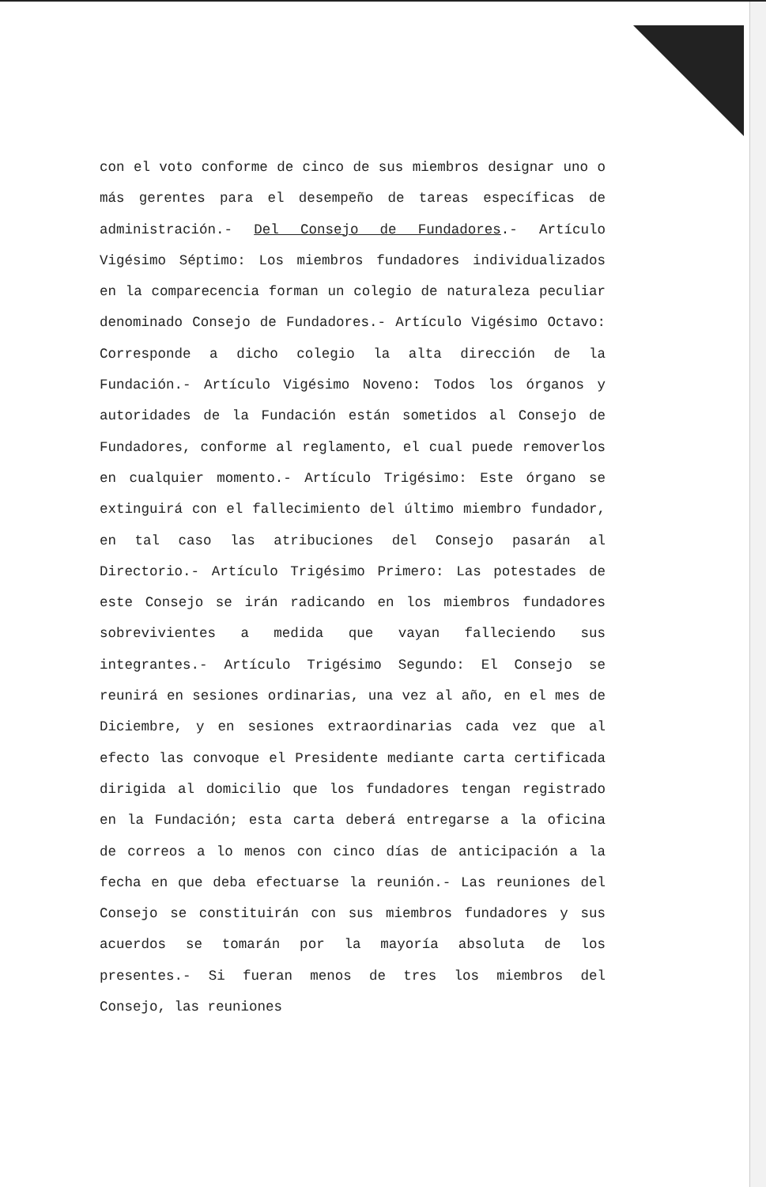con el voto conforme de cinco de sus miembros designar uno o más gerentes para el desempeño de tareas específicas de administración.- Del Consejo de Fundadores.- Artículo Vigésimo Séptimo: Los miembros fundadores individualizados en la comparecencia forman un colegio de naturaleza peculiar denominado Consejo de Fundadores.- Artículo Vigésimo Octavo: Corresponde a dicho colegio la alta dirección de la Fundación.- Artículo Vigésimo Noveno: Todos los órganos y autoridades de la Fundación están sometidos al Consejo de Fundadores, conforme al reglamento, el cual puede removerlos en cualquier momento.- Artículo Trigésimo: Este órgano se extinguirá con el fallecimiento del último miembro fundador, en tal caso las atribuciones del Consejo pasarán al Directorio.- Artículo Trigésimo Primero: Las potestades de este Consejo se irán radicando en los miembros fundadores sobrevivientes a medida que vayan falleciendo sus integrantes.- Artículo Trigésimo Segundo: El Consejo se reunirá en sesiones ordinarias, una vez al año, en el mes de Diciembre, y en sesiones extraordinarias cada vez que al efecto las convoque el Presidente mediante carta certificada dirigida al domicilio que los fundadores tengan registrado en la Fundación; esta carta deberá entregarse a la oficina de correos a lo menos con cinco días de anticipación a la fecha en que deba efectuarse la reunión.- Las reuniones del Consejo se constituirán con sus miembros fundadores y sus acuerdos se tomarán por la mayoría absoluta de los presentes.- Si fueran menos de tres los miembros del Consejo, las reuniones